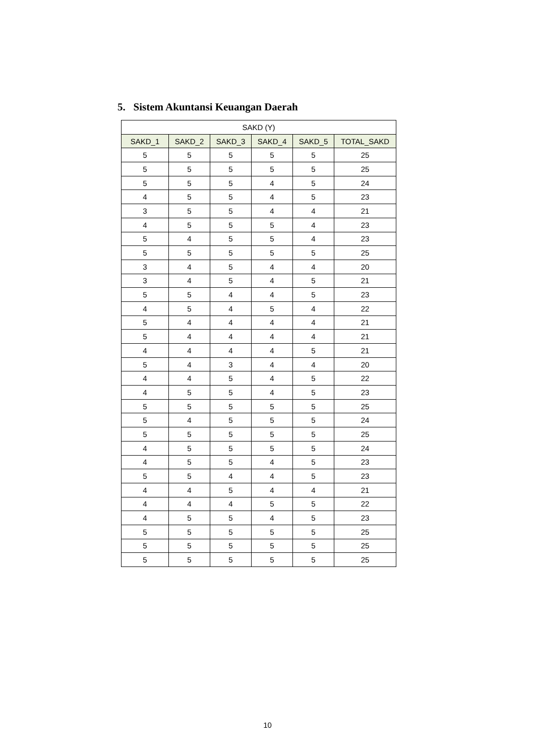5. Sistem Akuntansi Keuangan Daerah
| SAKD (Y) | | | | | |
| --- | --- | --- | --- | --- | --- |
| SAKD_1 | SAKD_2 | SAKD_3 | SAKD_4 | SAKD_5 | TOTAL_SAKD |
| 5 | 5 | 5 | 5 | 5 | 25 |
| 5 | 5 | 5 | 5 | 5 | 25 |
| 5 | 5 | 5 | 4 | 5 | 24 |
| 4 | 5 | 5 | 4 | 5 | 23 |
| 3 | 5 | 5 | 4 | 4 | 21 |
| 4 | 5 | 5 | 5 | 4 | 23 |
| 5 | 4 | 5 | 5 | 4 | 23 |
| 5 | 5 | 5 | 5 | 5 | 25 |
| 3 | 4 | 5 | 4 | 4 | 20 |
| 3 | 4 | 5 | 4 | 5 | 21 |
| 5 | 5 | 4 | 4 | 5 | 23 |
| 4 | 5 | 4 | 5 | 4 | 22 |
| 5 | 4 | 4 | 4 | 4 | 21 |
| 5 | 4 | 4 | 4 | 4 | 21 |
| 4 | 4 | 4 | 4 | 5 | 21 |
| 5 | 4 | 3 | 4 | 4 | 20 |
| 4 | 4 | 5 | 4 | 5 | 22 |
| 4 | 5 | 5 | 4 | 5 | 23 |
| 5 | 5 | 5 | 5 | 5 | 25 |
| 5 | 4 | 5 | 5 | 5 | 24 |
| 5 | 5 | 5 | 5 | 5 | 25 |
| 4 | 5 | 5 | 5 | 5 | 24 |
| 4 | 5 | 5 | 4 | 5 | 23 |
| 5 | 5 | 4 | 4 | 5 | 23 |
| 4 | 4 | 5 | 4 | 4 | 21 |
| 4 | 4 | 4 | 5 | 5 | 22 |
| 4 | 5 | 5 | 4 | 5 | 23 |
| 5 | 5 | 5 | 5 | 5 | 25 |
| 5 | 5 | 5 | 5 | 5 | 25 |
| 5 | 5 | 5 | 5 | 5 | 25 |
10